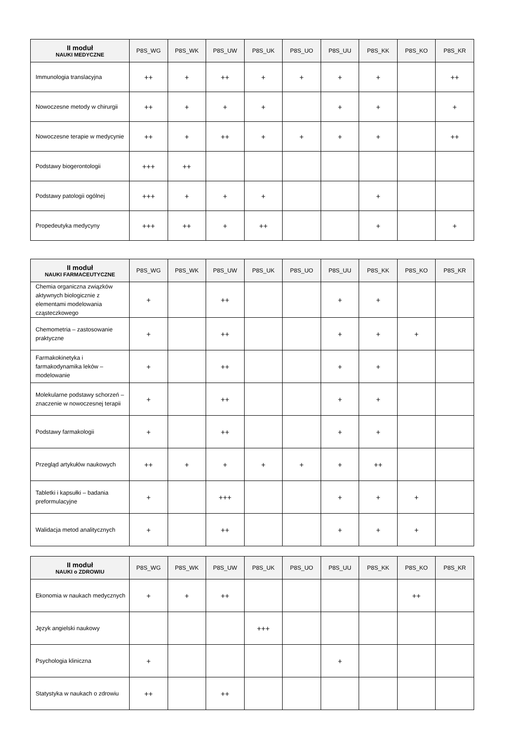| II moduł NAUKI MEDYCZNE | P8S_WG | P8S_WK | P8S_UW | P8S_UK | P8S_UO | P8S_UU | P8S_KK | P8S_KO | P8S_KR |
| --- | --- | --- | --- | --- | --- | --- | --- | --- | --- |
| Immunologia translacyjna | ++ | + | ++ | + | + | + | + | | ++ |
| Nowoczesne metody w chirurgii | ++ | + | + | + | | + | + | | + |
| Nowoczesne terapie w medycynie | ++ | + | ++ | + | + | + | + | | ++ |
| Podstawy biogerontologii | +++ | ++ | | | | | | | |
| Podstawy patologii ogólnej | +++ | + | + | + | | | + | | |
| Propedeutyka medycyny | +++ | ++ | + | ++ | | | + | | + |
| II moduł NAUKI FARMACEUTYCZNE | P8S_WG | P8S_WK | P8S_UW | P8S_UK | P8S_UO | P8S_UU | P8S_KK | P8S_KO | P8S_KR |
| --- | --- | --- | --- | --- | --- | --- | --- | --- | --- |
| Chemia organiczna związków aktywnych biologicznie z elementami modelowania cząsteczkowego | + | | ++ | | | + | + | | |
| Chemometria – zastosowanie praktyczne | + | | ++ | | | + | + | + | |
| Farmakokinetyka i farmakodynamika leków – modelowanie | + | | ++ | | | + | + | | |
| Molekularne podstawy schorzeń – znaczenie w nowoczesnej terapii | + | | ++ | | | + | + | | |
| Podstawy farmakologii | + | | ++ | | | + | + | | |
| Przegląd artykułów naukowych | ++ | + | + | + | + | + | ++ | | |
| Tabletki i kapsułki – badania preformulacyjne | + | | +++ | | | + | + | + | |
| Walidacja metod analitycznych | + | | ++ | | | + | + | + | |
| II moduł NAUKI o ZDROWIU | P8S_WG | P8S_WK | P8S_UW | P8S_UK | P8S_UO | P8S_UU | P8S_KK | P8S_KO | P8S_KR |
| --- | --- | --- | --- | --- | --- | --- | --- | --- | --- |
| Ekonomia w naukach medycznych | + | + | ++ | | | | | ++ | |
| Język angielski naukowy | | | | +++ | | | | | |
| Psychologia kliniczna | + | | | | | + | | | |
| Statystyka w naukach o zdrowiu | ++ | | ++ | | | | | | |